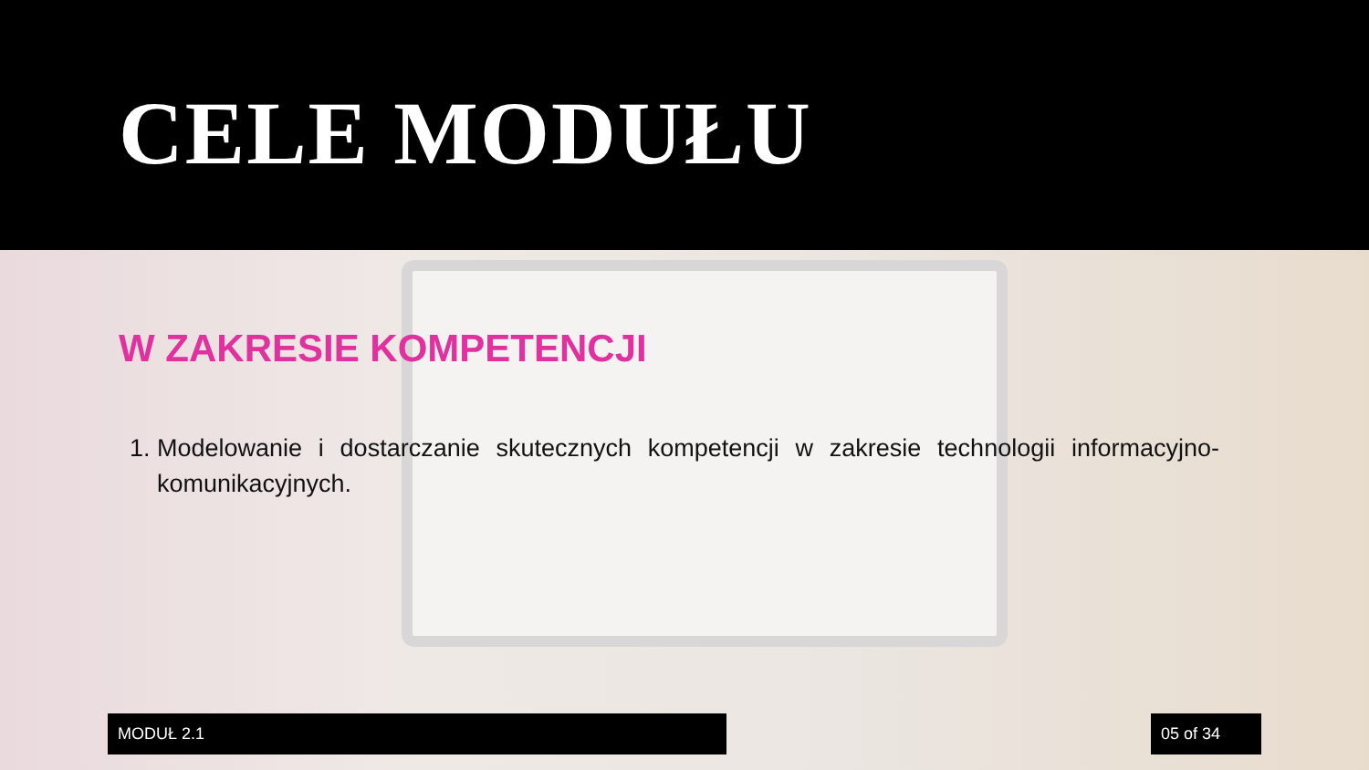CELE MODUŁU
W ZAKRESIE KOMPETENCJI
1. Modelowanie i dostarczanie skutecznych kompetencji w zakresie technologii informacyjno-komunikacyjnych.
MODUŁ 2.1 05 of 34